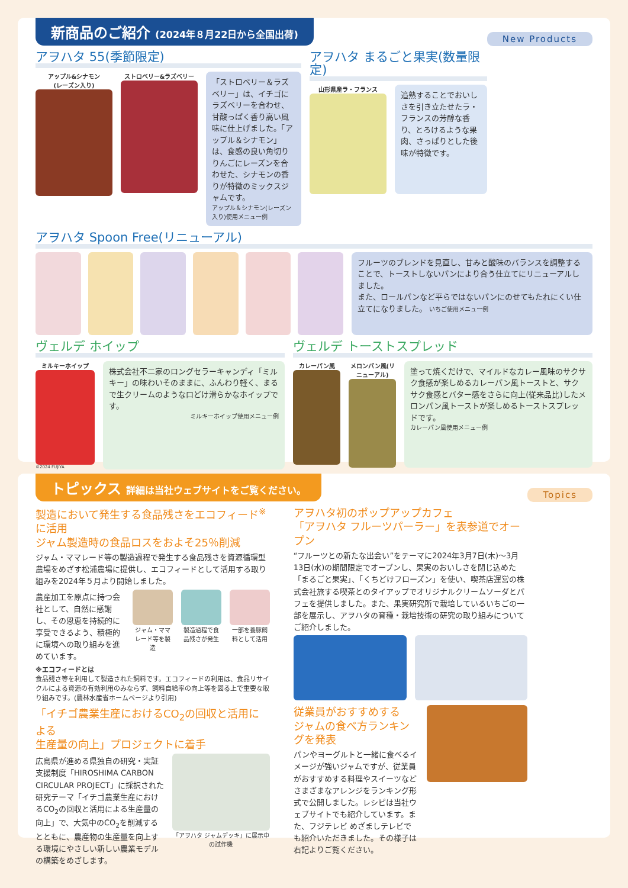新商品のご紹介 (2024年８月22日から全国出荷)
New Products
アヲハタ 55(季節限定)
アップル&シナモン
(レーズン入り)
ストロベリー&ラズベリー
「ストロベリー＆ラズベリー」は、イチゴにラズベリーを合わせ、甘酸っぱく香り高い風味に仕上げました。「アップル＆シナモン」は、食感の良い角切りりんごにレーズンを合わせた、シナモンの香りが特徴のミックスジャムです。
アップル＆シナモン(レーズン入り)使用メニュー例
アヲハタ まるごと果実(数量限定)
山形県産ラ・フランス
追熟することでおいしさを引き立たせたラ・フランスの芳醇な香り、とろけるような果肉、さっぱりとした後味が特徴です。
アヲハタ Spoon Free(リニューアル)
フルーツのブレンドを見直し、甘みと酸味のバランスを調整することで、トーストしないパンにより合う仕立てにリニューアルしました。
また、ロールパンなど平らではないパンにのせてもたれにくい仕立てになりました。 いちご使用メニュー例
ヴェルデ ホイップ
ミルキーホイップ
©2024 FUJIYA
株式会社不二家のロングセラーキャンディ「ミルキー」の味わいそのままに、ふんわり軽く、まるで生クリームのような口どけ滑らかなホイップです。
ミルキーホイップ使用メニュー例
ヴェルデ トーストスプレッド
カレーパン風
メロンパン風(リニューアル)
塗って焼くだけで、マイルドなカレー風味のサクサク食感が楽しめるカレーパン風トーストと、サクサク食感とバター感をさらに向上(従来品比)したメロンパン風トーストが楽しめるトーストスプレッドです。
カレーパン風使用メニュー例
トピックス 詳細は当社ウェブサイトをご覧ください。
Topics
製造において発生する食品残さをエコフィード<sup>※</sup>に活用
ジャム製造時の食品ロスをおよそ25％削減
ジャム・ママレード等の製造過程で発生する食品残さを資源循環型農場をめざす松浦農場に提供し、エコフィードとして活用する取り組みを2024年５月より開始しました。
農産加工を原点に持つ会社として、自然に感謝し、その恩恵を持続的に享受できるよう、積極的に環境への取り組みを進めています。
ジャム・ママレード等を製造 製造過程で食品残さが発生 一部を養豚飼料として活用
※エコフィードとは
食品残さ等を利用して製造された飼料です。エコフィードの利用は、食品リサイクルによる資源の有効利用のみならず、飼料自給率の向上等を図る上で重要な取り組みです。(農林水産省ホームページより引用)
「イチゴ農業生産におけるCO<sub>2</sub>の回収と活用による
生産量の向上」プロジェクトに着手
広島県が進める県独自の研究・実証支援制度「HIROSHIMA CARBON CIRCULAR PROJECT」に採択された研究テーマ「イチゴ農業生産におけるCO<sub>2</sub>の回収と活用による生産量の向上」で、大気中のCO<sub>2</sub>を削減するとともに、農産物の生産量を向上する環境にやさしい新しい農業モデルの構築をめざします。
「アヲハタ ジャムデッキ」に展示中の試作機
アヲハタ初のポップアップカフェ
「アヲハタ フルーツパーラー」を表参道でオープン
“フルーツとの新たな出会い”をテーマに2024年3月7日(木)～3月13日(水)の期間限定でオープンし、果実のおいしさを閉じ込めた「まるごと果実」、「くちどけフローズン」を使い、喫茶店運営の株式会社旅する喫茶とのタイアップでオリジナルクリームソーダとパフェを提供しました。また、果実研究所で栽培しているいちごの一部を展示し、アヲハタの育種・栽培技術の研究の取り組みについてご紹介しました。
従業員がおすすめする
ジャムの食べ方ランキングを発表
パンやヨーグルトと一緒に食べるイメージが強いジャムですが、従業員がおすすめする料理やスイーツなどさまざまなアレンジをランキング形式で公開しました。レシピは当社ウェブサイトでも紹介しています。また、フジテレビ めざましテレビでも紹介いただきました。その様子は右記よりご覧ください。